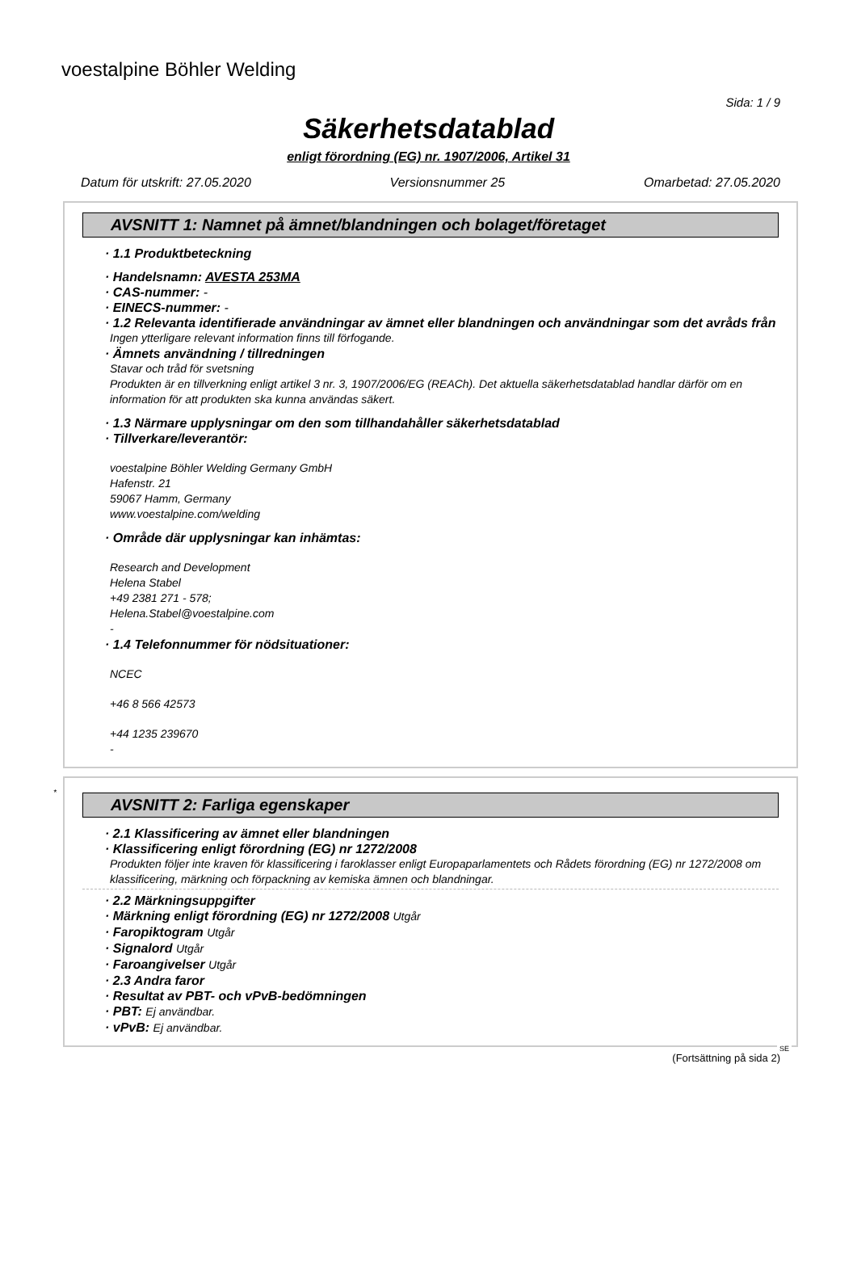voestalpine Böhler Welding
Sida: 1 / 9
Säkerhetsdatablad
enligt förordning (EG) nr. 1907/2006, Artikel 31
Datum för utskrift: 27.05.2020 Versionsnummer 25 Omarbetad: 27.05.2020
AVSNITT 1: Namnet på ämnet/blandningen och bolaget/företaget
· 1.1 Produktbeteckning
· Handelsnamn: AVESTA 253MA
· CAS-nummer: -
· EINECS-nummer: -
· 1.2 Relevanta identifierade användningar av ämnet eller blandningen och användningar som det avråds från
Ingen ytterligare relevant information finns till förfogande.
· Ämnets användning / tillredningen
Stavar och tråd för svetsning
Produkten är en tillverkning enligt artikel 3 nr. 3, 1907/2006/EG (REACh). Det aktuella säkerhetsdatablad handlar därför om en information för att produkten ska kunna användas säkert.
· 1.3 Närmare upplysningar om den som tillhandahåller säkerhetsdatablad
· Tillverkare/leverantör:
voestalpine Böhler Welding Germany GmbH
Hafenstr. 21
59067 Hamm, Germany
www.voestalpine.com/welding
· Område där upplysningar kan inhämtas:
Research and Development
Helena Stabel
+49 2381 271 - 578;
Helena.Stabel@voestalpine.com
-
· 1.4 Telefonnummer för nödsituationer:
NCEC
+46 8 566 42573
+44 1235 239670
-
*
AVSNITT 2: Farliga egenskaper
· 2.1 Klassificering av ämnet eller blandningen
· Klassificering enligt förordning (EG) nr 1272/2008
Produkten följer inte kraven för klassificering i faroklasser enligt Europaparlamentets och Rådets förordning (EG) nr 1272/2008 om klassificering, märkning och förpackning av kemiska ämnen och blandningar.
· 2.2 Märkningsuppgifter
· Märkning enligt förordning (EG) nr 1272/2008 Utgår
· Faropiktogram Utgår
· Signalord Utgår
· Faroangivelser Utgår
· 2.3 Andra faror
· Resultat av PBT- och vPvB-bedömningen
· PBT: Ej användbar.
· vPvB: Ej användbar.
SE
(Fortsättning på sida 2)